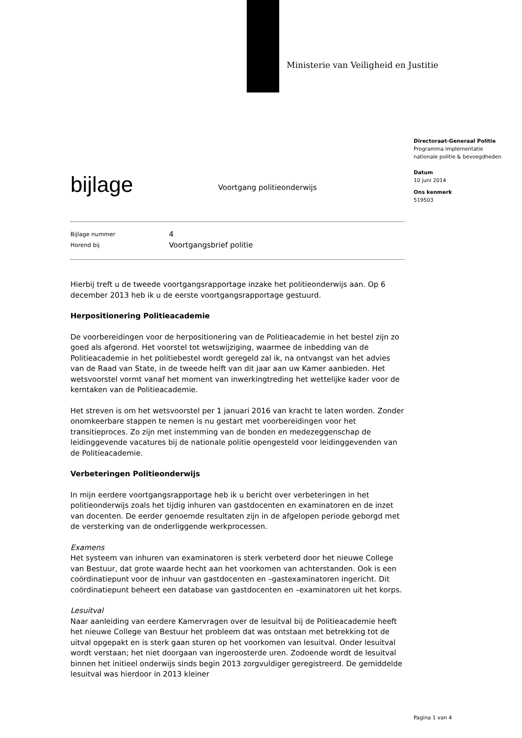Ministerie van Veiligheid en Justitie
Directoraat-Generaal Politie
Programma Implementatie nationale politie & bevoegdheden
Datum
10 juni 2014
Ons kenmerk
519503
bijlage
Voortgang politieonderwijs
Bijlage nummer
4
Horend bij
Voortgangsbrief politie
Hierbij treft u de tweede voortgangsrapportage inzake het politieonderwijs aan. Op 6 december 2013 heb ik u de eerste voortgangsrapportage gestuurd.
Herpositionering Politieacademie
De voorbereidingen voor de herpositionering van de Politieacademie in het bestel zijn zo goed als afgerond. Het voorstel tot wetswijziging, waarmee de inbedding van de Politieacademie in het politiebestel wordt geregeld zal ik, na ontvangst van het advies van de Raad van State, in de tweede helft van dit jaar aan uw Kamer aanbieden. Het wetsvoorstel vormt vanaf het moment van inwerkingtreding het wettelijke kader voor de kerntaken van de Politieacademie.
Het streven is om het wetsvoorstel per 1 januari 2016 van kracht te laten worden. Zonder onomkeerbare stappen te nemen is nu gestart met voorbereidingen voor het transitieproces. Zo zijn met instemming van de bonden en medezeggenschap de leidinggevende vacatures bij de nationale politie opengesteld voor leidinggevenden van de Politieacademie.
Verbeteringen Politieonderwijs
In mijn eerdere voortgangsrapportage heb ik u bericht over verbeteringen in het politieonderwijs zoals het tijdig inhuren van gastdocenten en examinatoren en de inzet van docenten. De eerder genoemde resultaten zijn in de afgelopen periode geborgd met de versterking van de onderliggende werkprocessen.
Examens
Het systeem van inhuren van examinatoren is sterk verbeterd door het nieuwe College van Bestuur, dat grote waarde hecht aan het voorkomen van achterstanden. Ook is een coördinatiepunt voor de inhuur van gastdocenten en –gastexaminatoren ingericht. Dit coördinatiepunt beheert een database van gastdocenten en –examinatoren uit het korps.
Lesuitval
Naar aanleiding van eerdere Kamervragen over de lesuitval bij de Politieacademie heeft het nieuwe College van Bestuur het probleem dat was ontstaan met betrekking tot de uitval opgepakt en is sterk gaan sturen op het voorkomen van lesuitval. Onder lesuitval wordt verstaan; het niet doorgaan van ingeroosterde uren. Zodoende wordt de lesuitval binnen het initieel onderwijs sinds begin 2013 zorgvuldiger geregistreerd. De gemiddelde lesuitval was hierdoor in 2013 kleiner
Pagina 1 van 4